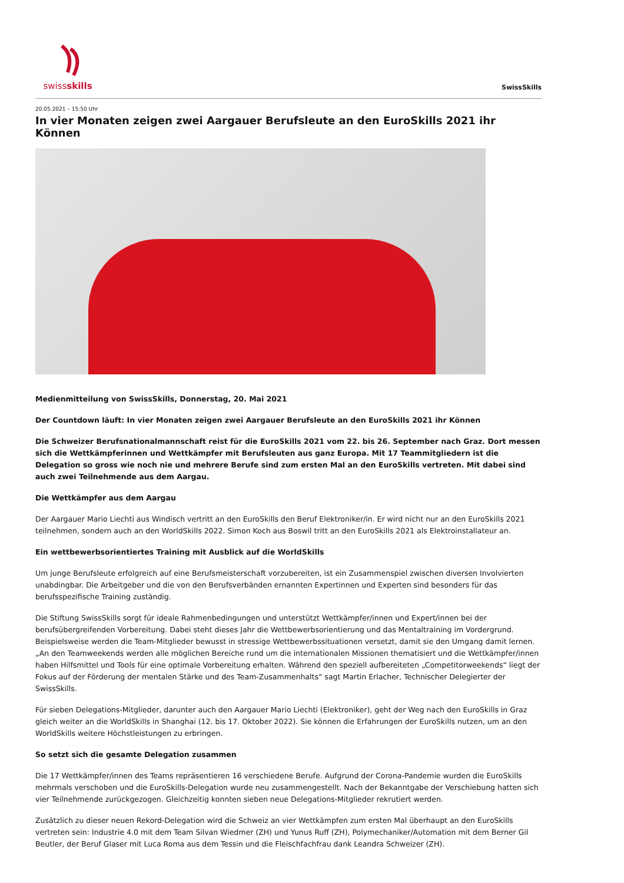swissskills
SwissSkills
20.05.2021 – 15:50 Uhr
In vier Monaten zeigen zwei Aargauer Berufsleute an den EuroSkills 2021 ihr Können
Medienmitteilung von SwissSkills, Donnerstag, 20. Mai 2021
Der Countdown läuft: In vier Monaten zeigen zwei Aargauer Berufsleute an den EuroSkills 2021 ihr Können
Die Schweizer Berufsnationalmannschaft reist für die EuroSkills 2021 vom 22. bis 26. September nach Graz. Dort messen sich die Wettkämpferinnen und Wettkämpfer mit Berufsleuten aus ganz Europa. Mit 17 Teammitgliedern ist die Delegation so gross wie noch nie und mehrere Berufe sind zum ersten Mal an den EuroSkills vertreten. Mit dabei sind auch zwei Teilnehmende aus dem Aargau.
Die Wettkämpfer aus dem Aargau
Der Aargauer Mario Liechti aus Windisch vertritt an den EuroSkills den Beruf Elektroniker/in. Er wird nicht nur an den EuroSkills 2021 teilnehmen, sondern auch an den WorldSkills 2022. Simon Koch aus Boswil tritt an den EuroSkills 2021 als Elektroinstallateur an.
Ein wettbewerbsorientiertes Training mit Ausblick auf die WorldSkills
Um junge Berufsleute erfolgreich auf eine Berufsmeisterschaft vorzubereiten, ist ein Zusammenspiel zwischen diversen Involvierten unabdingbar. Die Arbeitgeber und die von den Berufsverbänden ernannten Expertinnen und Experten sind besonders für das berufsspezifische Training zuständig.
Die Stiftung SwissSkills sorgt für ideale Rahmenbedingungen und unterstützt Wettkämpfer/innen und Expert/innen bei der berufsübergreifenden Vorbereitung. Dabei steht dieses Jahr die Wettbewerbsorientierung und das Mentaltraining im Vordergrund. Beispielsweise werden die Team-Mitglieder bewusst in stressige Wettbewerbssituationen versetzt, damit sie den Umgang damit lernen. „An den Teamweekends werden alle möglichen Bereiche rund um die internationalen Missionen thematisiert und die Wettkämpfer/innen haben Hilfsmittel und Tools für eine optimale Vorbereitung erhalten. Während den speziell aufbereiteten „Competitorweekends“ liegt der Fokus auf der Förderung der mentalen Stärke und des Team-Zusammenhalts“ sagt Martin Erlacher, Technischer Delegierter der SwissSkills.
Für sieben Delegations-Mitglieder, darunter auch den Aargauer Mario Liechti (Elektroniker), geht der Weg nach den EuroSkills in Graz gleich weiter an die WorldSkills in Shanghai (12. bis 17. Oktober 2022). Sie können die Erfahrungen der EuroSkills nutzen, um an den WorldSkills weitere Höchstleistungen zu erbringen.
So setzt sich die gesamte Delegation zusammen
Die 17 Wettkämpfer/innen des Teams repräsentieren 16 verschiedene Berufe. Aufgrund der Corona-Pandemie wurden die EuroSkills mehrmals verschoben und die EuroSkills-Delegation wurde neu zusammengestellt. Nach der Bekanntgabe der Verschiebung hatten sich vier Teilnehmende zurückgezogen. Gleichzeitig konnten sieben neue Delegations-Mitglieder rekrutiert werden.
Zusätzlich zu dieser neuen Rekord-Delegation wird die Schweiz an vier Wettkämpfen zum ersten Mal überhaupt an den EuroSkills vertreten sein: Industrie 4.0 mit dem Team Silvan Wiedmer (ZH) und Yunus Ruff (ZH), Polymechaniker/Automation mit dem Berner Gil Beutler, der Beruf Glaser mit Luca Roma aus dem Tessin und die Fleischfachfrau dank Leandra Schweizer (ZH).